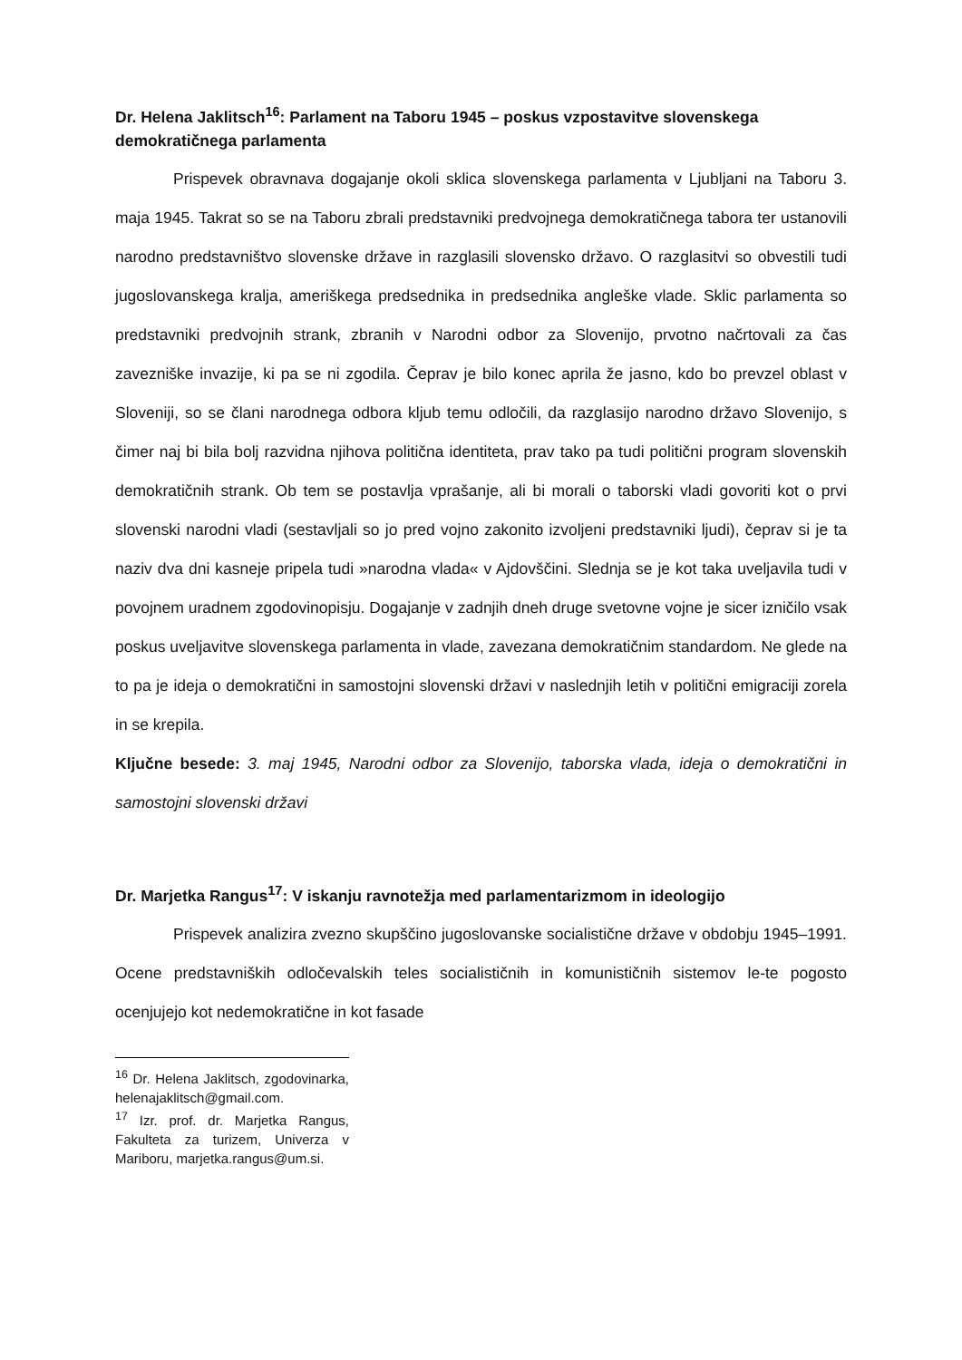Dr. Helena Jaklitsch<sup>16</sup>: Parlament na Taboru 1945 – poskus vzpostavitve slovenskega demokratičnega parlamenta
Prispevek obravnava dogajanje okoli sklica slovenskega parlamenta v Ljubljani na Taboru 3. maja 1945. Takrat so se na Taboru zbrali predstavniki predvojnega demokratičnega tabora ter ustanovili narodno predstavništvo slovenske države in razglasili slovensko državo. O razglasitvi so obvestili tudi jugoslovanskega kralja, ameriškega predsednika in predsednika angleške vlade. Sklic parlamenta so predstavniki predvojnih strank, zbranih v Narodni odbor za Slovenijo, prvotno načrtovali za čas zavezniške invazije, ki pa se ni zgodila. Čeprav je bilo konec aprila že jasno, kdo bo prevzel oblast v Sloveniji, so se člani narodnega odbora kljub temu odločili, da razglasijo narodno državo Slovenijo, s čimer naj bi bila bolj razvidna njihova politična identiteta, prav tako pa tudi politični program slovenskih demokratičnih strank. Ob tem se postavlja vprašanje, ali bi morali o taborski vladi govoriti kot o prvi slovenski narodni vladi (sestavljali so jo pred vojno zakonito izvoljeni predstavniki ljudi), čeprav si je ta naziv dva dni kasneje pripela tudi »narodna vlada« v Ajdovščini. Slednja se je kot taka uveljavila tudi v povojnem uradnem zgodovinopisju. Dogajanje v zadnjih dneh druge svetovne vojne je sicer izničilo vsak poskus uveljavitve slovenskega parlamenta in vlade, zavezana demokratičnim standardom. Ne glede na to pa je ideja o demokratični in samostojni slovenski državi v naslednjih letih v politični emigraciji zorela in se krepila.
Ključne besede: 3. maj 1945, Narodni odbor za Slovenijo, taborska vlada, ideja o demokratični in samostojni slovenski državi
Dr. Marjetka Rangus<sup>17</sup>: V iskanju ravnotežja med parlamentarizmom in ideologijo
Prispevek analizira zvezno skupščino jugoslovanske socialistične države v obdobju 1945–1991. Ocene predstavniških odločevalskih teles socialističnih in komunističnih sistemov le-te pogosto ocenjujejo kot nedemokratične in kot fasade
<sup>16</sup> Dr. Helena Jaklitsch, zgodovinarka, helenajaklitsch@gmail.com.
<sup>17</sup> Izr. prof. dr. Marjetka Rangus, Fakulteta za turizem, Univerza v Mariboru, marjetka.rangus@um.si.